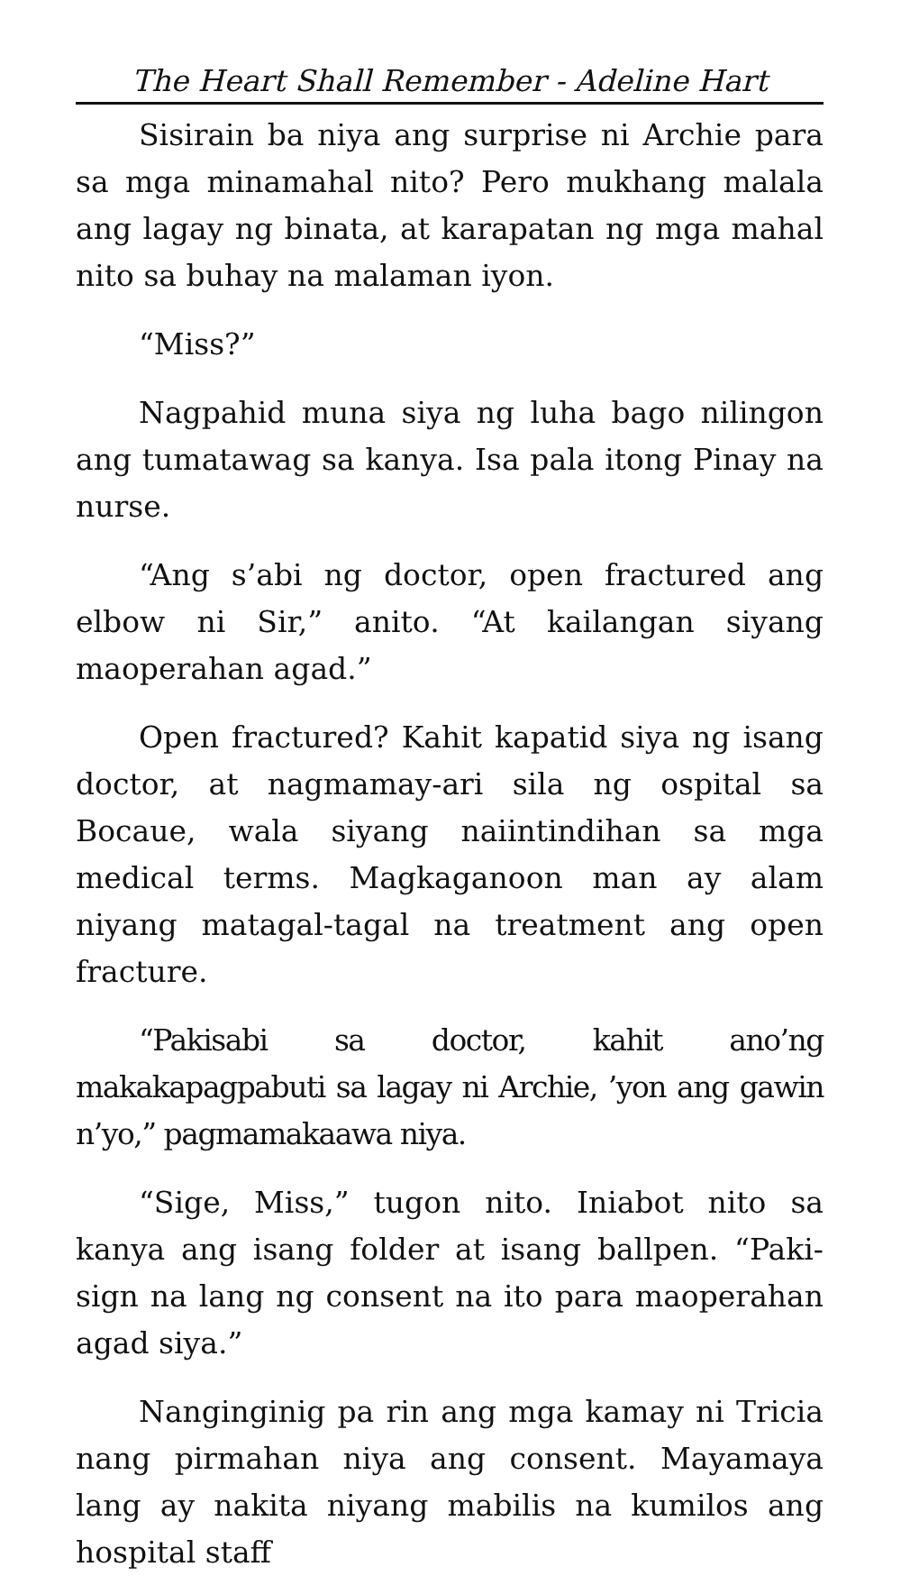The Heart Shall Remember - Adeline Hart
Sisirain ba niya ang surprise ni Archie para sa mga minamahal nito? Pero mukhang malala ang lagay ng binata, at karapatan ng mga mahal nito sa buhay na malaman iyon.
“Miss?”
Nagpahid muna siya ng luha bago nilingon ang tumatawag sa kanya. Isa pala itong Pinay na nurse.
“Ang s’abi ng doctor, open fractured ang elbow ni Sir,” anito. “At kailangan siyang maoperahan agad.”
Open fractured? Kahit kapatid siya ng isang doctor, at nagmamay-ari sila ng ospital sa Bocaue, wala siyang naiintindihan sa mga medical terms. Magkaganoon man ay alam niyang matagal-tagal na treatment ang open fracture.
“Pakisabi sa doctor, kahit ano’ng makakapagpabuti sa lagay ni Archie, ’yon ang gawin n’yo,” pagmamakaawa niya.
“Sige, Miss,” tugon nito. Iniabot nito sa kanya ang isang folder at isang ballpen. “Paki-sign na lang ng consent na ito para maoperahan agad siya.”
Nanginginig pa rin ang mga kamay ni Tricia nang pirmahan niya ang consent. Mayamaya lang ay nakita niyang mabilis na kumilos ang hospital staff